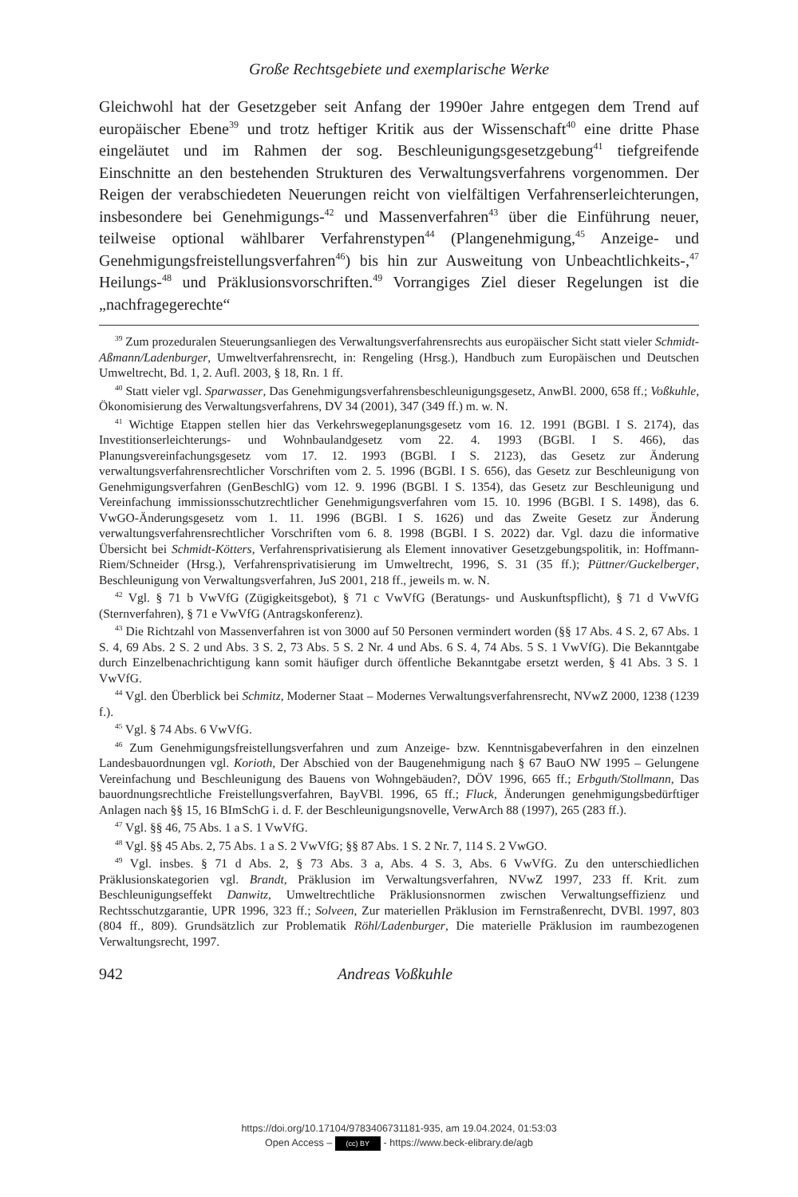Große Rechtsgebiete und exemplarische Werke
Gleichwohl hat der Gesetzgeber seit Anfang der 1990er Jahre entgegen dem Trend auf europäischer Ebene<sup>39</sup> und trotz heftiger Kritik aus der Wissenschaft<sup>40</sup> eine dritte Phase eingeläutet und im Rahmen der sog. Beschleunigungsgesetzgebung<sup>41</sup> tiefgreifende Einschnitte an den bestehenden Strukturen des Verwaltungsverfahrens vorgenommen. Der Reigen der verabschiedeten Neuerungen reicht von vielfältigen Verfahrenserleichterungen, insbesondere bei Genehmigungs-<sup>42</sup> und Massenverfahren<sup>43</sup> über die Einführung neuer, teilweise optional wählbarer Verfahrenstypen<sup>44</sup> (Plangenehmigung,<sup>45</sup> Anzeige- und Genehmigungsfreistellungsverfahren<sup>46</sup>) bis hin zur Ausweitung von Unbeachtlichkeits-,<sup>47</sup> Heilungs-<sup>48</sup> und Präklusionsvorschriften.<sup>49</sup> Vorrangiges Ziel dieser Regelungen ist die „nachfragegerechte“
<sup>39</sup> Zum prozeduralen Steuerungsanliegen des Verwaltungsverfahrensrechts aus europäischer Sicht statt vieler Schmidt-Aßmann/Ladenburger, Umweltverfahrensrecht, in: Rengeling (Hrsg.), Handbuch zum Europäischen und Deutschen Umweltrecht, Bd. 1, 2. Aufl. 2003, § 18, Rn. 1 ff.
<sup>40</sup> Statt vieler vgl. Sparwasser, Das Genehmigungsverfahrensbeschleunigungsgesetz, AnwBl. 2000, 658 ff.; Voßkuhle, Ökonomisierung des Verwaltungsverfahrens, DV 34 (2001), 347 (349 ff.) m. w. N.
<sup>41</sup> Wichtige Etappen stellen hier das Verkehrswegeplanungsgesetz vom 16. 12. 1991 (BGBl. I S. 2174), das Investitionserleichterungs- und Wohnbaulandgesetz vom 22. 4. 1993 (BGBl. I S. 466), das Planungsvereinfachungsgesetz vom 17. 12. 1993 (BGBl. I S. 2123), das Gesetz zur Änderung verwaltungsverfahrensrechtlicher Vorschriften vom 2. 5. 1996 (BGBl. I S. 656), das Gesetz zur Beschleunigung von Genehmigungsverfahren (GenBeschlG) vom 12. 9. 1996 (BGBl. I S. 1354), das Gesetz zur Beschleunigung und Vereinfachung immissionsschutzrechtlicher Genehmigungsverfahren vom 15. 10. 1996 (BGBl. I S. 1498), das 6. VwGO-Änderungsgesetz vom 1. 11. 1996 (BGBl. I S. 1626) und das Zweite Gesetz zur Änderung verwaltungsverfahrensrechtlicher Vorschriften vom 6. 8. 1998 (BGBl. I S. 2022) dar. Vgl. dazu die informative Übersicht bei Schmidt-Kötters, Verfahrensprivatisierung als Element innovativer Gesetzgebungspolitik, in: Hoffmann-Riem/Schneider (Hrsg.), Verfahrensprivatisierung im Umweltrecht, 1996, S. 31 (35 ff.); Püttner/Guckelberger, Beschleunigung von Verwaltungsverfahren, JuS 2001, 218 ff., jeweils m. w. N.
<sup>42</sup> Vgl. § 71 b VwVfG (Zügigkeitsgebot), § 71 c VwVfG (Beratungs- und Auskunftspflicht), § 71 d VwVfG (Sternverfahren), § 71 e VwVfG (Antragskonferenz).
<sup>43</sup> Die Richtzahl von Massenverfahren ist von 3000 auf 50 Personen vermindert worden (§§ 17 Abs. 4 S. 2, 67 Abs. 1 S. 4, 69 Abs. 2 S. 2 und Abs. 3 S. 2, 73 Abs. 5 S. 2 Nr. 4 und Abs. 6 S. 4, 74 Abs. 5 S. 1 VwVfG). Die Bekanntgabe durch Einzelbenachrichtigung kann somit häufiger durch öffentliche Bekanntgabe ersetzt werden, § 41 Abs. 3 S. 1 VwVfG.
<sup>44</sup> Vgl. den Überblick bei Schmitz, Moderner Staat – Modernes Verwaltungsverfahrensrecht, NVwZ 2000, 1238 (1239 f.).
<sup>45</sup> Vgl. § 74 Abs. 6 VwVfG.
<sup>46</sup> Zum Genehmigungsfreistellungsverfahren und zum Anzeige- bzw. Kenntnisgabeverfahren in den einzelnen Landesbauordnungen vgl. Korioth, Der Abschied von der Baugenehmigung nach § 67 BauO NW 1995 – Gelungene Vereinfachung und Beschleunigung des Bauens von Wohngebäuden?, DÖV 1996, 665 ff.; Erbguth/Stollmann, Das bauordnungsrechtliche Freistellungsverfahren, BayVBl. 1996, 65 ff.; Fluck, Änderungen genehmigungsbedürftiger Anlagen nach §§ 15, 16 BImSchG i. d. F. der Beschleunigungsnovelle, VerwArch 88 (1997), 265 (283 ff.).
<sup>47</sup> Vgl. §§ 46, 75 Abs. 1 a S. 1 VwVfG.
<sup>48</sup> Vgl. §§ 45 Abs. 2, 75 Abs. 1 a S. 2 VwVfG; §§ 87 Abs. 1 S. 2 Nr. 7, 114 S. 2 VwGO.
<sup>49</sup> Vgl. insbes. § 71 d Abs. 2, § 73 Abs. 3 a, Abs. 4 S. 3, Abs. 6 VwVfG. Zu den unterschiedlichen Präklusionskategorien vgl. Brandt, Präklusion im Verwaltungsverfahren, NVwZ 1997, 233 ff. Krit. zum Beschleunigungseffekt Danwitz, Umweltrechtliche Präklusionsnormen zwischen Verwaltungseffizienz und Rechtsschutzgarantie, UPR 1996, 323 ff.; Solveen, Zur materiellen Präklusion im Fernstraßenrecht, DVBl. 1997, 803 (804 ff., 809). Grundsätzlich zur Problematik Röhl/Ladenburger, Die materielle Präklusion im raumbezogenen Verwaltungsrecht, 1997.
942 Andreas Voßkuhle
https://doi.org/10.17104/9783406731181-935, am 19.04.2024, 01:53:03
Open Access – (cc) BY - https://www.beck-elibrary.de/agb